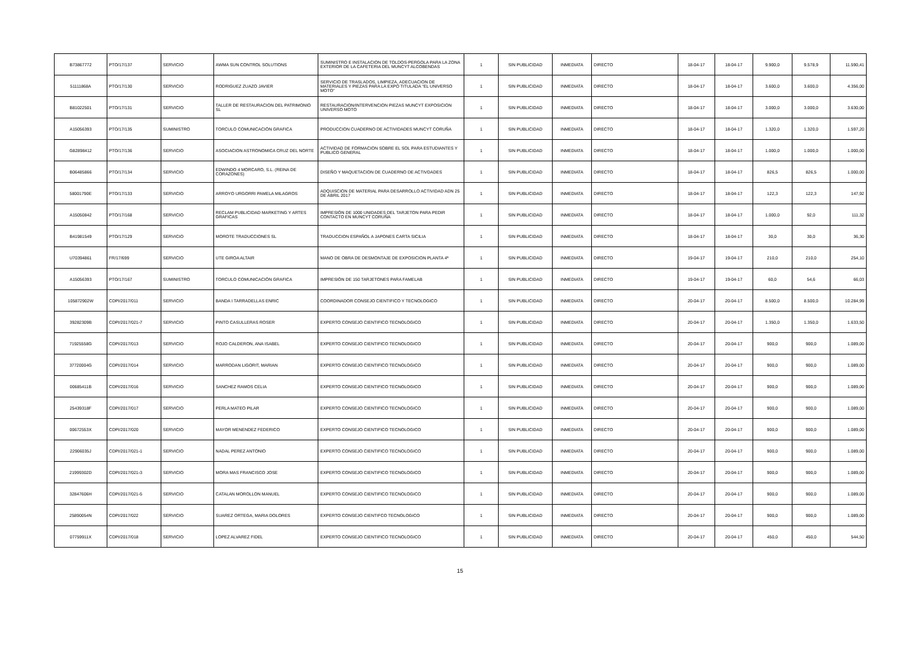| B73867772 | PTO/17/137 | SERVICIO | AWMA SUN CONTROL SOLUTIONS | SUMINISTRO E INSTALACION DE TOLDOS-PERGOLA PARA LA ZONA EXTERIOR DE LA CAFETERIA DEL MUNCYT ALCOBENDAS | 1 | SIN PUBLICIDAD | INMEDIATA | DIRECTO | 18-04-17 | 18-04-17 | 9.900,0 | 9.578,9 | 11.590,41 |
| 51111868A | PTO/17/130 | SERVICIO | RODRIGUEZ ZUAZO JAVIER | SERVICIO DE TRASLADOS, LIMPIEZA, ADECUACION DE MATERIALES Y PIEZAS PARA LA EXPO TITULADA "EL UNIVERSO MOTO" | 1 | SIN PUBLICIDAD | INMEDIATA | DIRECTO | 18-04-17 | 18-04-17 | 3.600,0 | 3.600,0 | 4.356,00 |
| B81022501 | PTO/17/131 | SERVICIO | TALLER DE RESTAURACION DEL PATRIMONIO SL | RESTAURACION/INTERVENCION PIEZAS MUNCYT EXPOSICION UNIVERSO MOTO | 1 | SIN PUBLICIDAD | INMEDIATA | DIRECTO | 18-04-17 | 18-04-17 | 3.000,0 | 3.000,0 | 3.630,00 |
| A15056393 | PTO/17/135 | SUMINISTRO | TORCULO COMUNICACIÓN GRAFICA | PRODUCCION CUADERNO DE ACTIVIDADES MUNCYT CORUÑA | 1 | SIN PUBLICIDAD | INMEDIATA | DIRECTO | 18-04-17 | 18-04-17 | 1.320,0 | 1.320,0 | 1.597,20 |
| G82898412 | PTO/17/136 | SERVICIO | ASOCIACION ASTRONOMICA CRUZ DEL NORTE | ACTIVIDAD DE FORMACION SOBRE EL SOL PARA ESTUDIANTES Y PUBLICO GENERAL | 1 | SIN PUBLICIDAD | INMEDIATA | DIRECTO | 18-04-17 | 18-04-17 | 1.000,0 | 1.000,0 | 1.000,00 |
| B06485866 | PTO/17/134 | SERVICIO | EDWINDO 4 MORCARO, S.L. (REINA DE CORAZONES) | DISEÑO Y MAQUETACION DE CUADERNO DE ACTIVDADES | 1 | SIN PUBLICIDAD | INMEDIATA | DIRECTO | 18-04-17 | 18-04-17 | 826,5 | 826,5 | 1.000,00 |
| 58001790E | PTO/17/133 | SERVICIO | ARROYO URGORRI PAMELA MILAGROS | ADQUISCION DE MATERIAL PARA DESARROLLO ACTIVIDAD ADN 25 DE ABRIL 2017 | 1 | SIN PUBLICIDAD | INMEDIATA | DIRECTO | 18-04-17 | 18-04-17 | 122,3 | 122,3 | 147,92 |
| A15050842 | PTO/17/168 | SERVICIO | RECLAM PUBLICIDAD MARKETING Y ARTES GRAFICAS | IMPRESIÓN DE 1000 UNIDADES DEL TARJETON PARA PEDIR CONTACTO EN MUNCYT CORUÑA | 1 | SIN PUBLICIDAD | INMEDIATA | DIRECTO | 18-04-17 | 18-04-17 | 1.000,0 | 92,0 | 111,32 |
| B41981549 | PTO/17/129 | SERVICIO | MOROTE TRADUCCIONES SL | TRADUCCION ESPAÑOL A JAPONES CARTA SICILIA | 1 | SIN PUBLICIDAD | INMEDIATA | DIRECTO | 18-04-17 | 18-04-17 | 30,0 | 30,0 | 36,30 |
| U70394861 | FR/17/699 | SERVICIO | UTE GIROA ALTAIR | MANO DE OBRA DE DESMONTAJE DE EXPOSICION PLANTA 4ª | 1 | SIN PUBLICIDAD | INMEDIATA | DIRECTO | 19-04-17 | 19-04-17 | 210,0 | 210,0 | 254,10 |
| A15056393 | PTO/17/167 | SUMINISTRO | TORCULO COMUNICACIÓN GRAFICA | IMPRESIÓN DE 150 TARJETONES PARA FAMELAB | 1 | SIN PUBLICIDAD | INMEDIATA | DIRECTO | 19-04-17 | 19-04-17 | 60,0 | 54,6 | 66,03 |
| 105872902W | CDPI/2017/011 | SERVICIO | BANDA I TARRADELLAS ENRIC | COORDINADOR CONSEJO CIENTIFICO Y TECNOLOGICO | 1 | SIN PUBLICIDAD | INMEDIATA | DIRECTO | 20-04-17 | 20-04-17 | 8.500,0 | 8.500,0 | 10.284,99 |
| 39282309B | CDPI/2017/021-7 | SERVICIO | PINTO CASULLERAS ROSER | EXPERTO CONSEJO CIENTIFICO TECNOLOGICO | 1 | SIN PUBLICIDAD | INMEDIATA | DIRECTO | 20-04-17 | 20-04-17 | 1.350,0 | 1.350,0 | 1.633,50 |
| 71925558G | CDPI/2017/013 | SERVICIO | ROJO CALDERON, ANA ISABEL | EXPERTO CONSEJO CIENTIFICO TECNOLOGICO | 1 | SIN PUBLICIDAD | INMEDIATA | DIRECTO | 20-04-17 | 20-04-17 | 900,0 | 900,0 | 1.089,00 |
| 37720004G | CDPI/2017/014 | SERVICIO | MARRODAN LIGORIT, MARIAN | EXPERTO CONSEJO CIENTIFICO TECNOLOGICO | 1 | SIN PUBLICIDAD | INMEDIATA | DIRECTO | 20-04-17 | 20-04-17 | 900,0 | 900,0 | 1.089,00 |
| 00685411B | CDPI/2017/016 | SERVICIO | SANCHEZ RAMOS CELIA | EXPERTO CONSEJO CIENTIFICO TECNOLOGICO | 1 | SIN PUBLICIDAD | INMEDIATA | DIRECTO | 20-04-17 | 20-04-17 | 900,0 | 900,0 | 1.089,00 |
| 25439318F | CDPI/2017/017 | SERVICIO | PERLA MATEO PILAR | EXPERTO CONSEJO CIENTIFICO TECNOLOGICO | 1 | SIN PUBLICIDAD | INMEDIATA | DIRECTO | 20-04-17 | 20-04-17 | 900,0 | 900,0 | 1.089,00 |
| 00672553X | CDPI/2017/020 | SERVICIO | MAYOR MENENDEZ FEDERICO | EXPERTO CONSEJO CIENTIFICO TECNOLOGICO | 1 | SIN PUBLICIDAD | INMEDIATA | DIRECTO | 20-04-17 | 20-04-17 | 900,0 | 900,0 | 1.089,00 |
| 22906035J | CDPI/2017/021-1 | SERVICIO | NADAL PEREZ ANTONIO | EXPERTO CONSEJO CIENTIFICO TECNOLOGICO | 1 | SIN PUBLICIDAD | INMEDIATA | DIRECTO | 20-04-17 | 20-04-17 | 900,0 | 900,0 | 1.089,00 |
| 21999302D | CDPI/2017/021-3 | SERVICIO | MORA MAS FRANCISCO JOSE | EXPERTO CONSEJO CIENTIFICO TECNOLOGICO | 1 | SIN PUBLICIDAD | INMEDIATA | DIRECTO | 20-04-17 | 20-04-17 | 900,0 | 900,0 | 1.089,00 |
| 32847606H | CDPI/2017/021-5 | SERVICIO | CATALAN MOROLLON MANUEL | EXPERTO CONSEJO CIENTIFICO TECNOLOGICO | 1 | SIN PUBLICIDAD | INMEDIATA | DIRECTO | 20-04-17 | 20-04-17 | 900,0 | 900,0 | 1.089,00 |
| 25890054N | CDPI/2017/022 | SERVICIO | SUAREZ ORTEGA, MARIA DOLORES | EXPERTO CONSEJO CIENTIFCO TECNOLOGICO | 1 | SIN PUBLICIDAD | INMEDIATA | DIRECTO | 20-04-17 | 20-04-17 | 900,0 | 900,0 | 1.089,00 |
| 07759911X | CDPI/2017/018 | SERVICIO | LOPEZ ALVAREZ FIDEL | EXPERTO CONSEJO CIENTIFICO TECNOLOGICO | 1 | SIN PUBLICIDAD | INMEDIATA | DIRECTO | 20-04-17 | 20-04-17 | 450,0 | 450,0 | 544,50 |
15